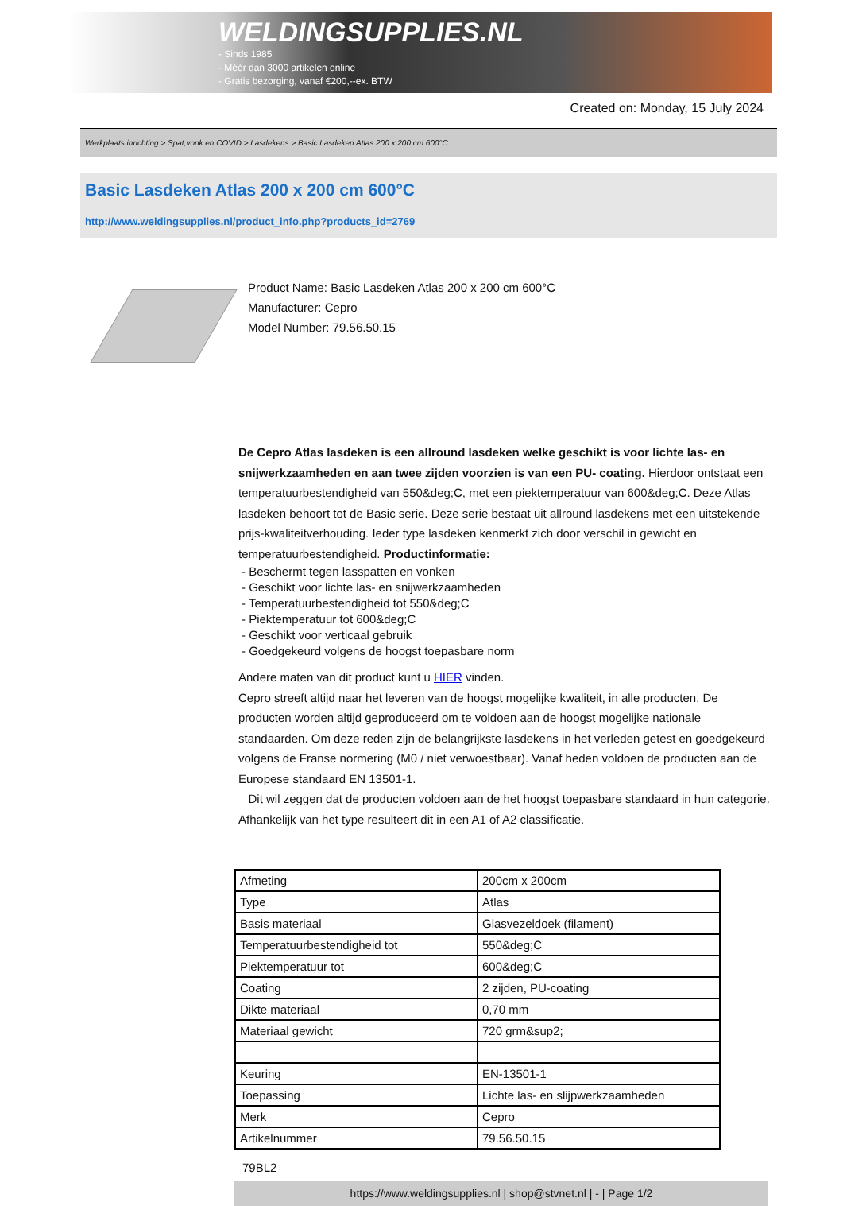WELDINGSUPPLIES.NL
- Sinds 1985
- Méér dan 3000 artikelen online
- Gratis bezorging, vanaf €200,--ex. BTW
Created on: Monday, 15 July 2024
Werkplaats inrichting > Spat,vonk en COVID > Lasdekens > Basic Lasdeken Atlas 200 x 200 cm 600°C
Basic Lasdeken Atlas 200 x 200 cm 600°C
http://www.weldingsupplies.nl/product_info.php?products_id=2769
Product Name: Basic Lasdeken Atlas 200 x 200 cm 600°C
Manufacturer: Cepro
Model Number: 79.56.50.15
De Cepro Atlas lasdeken is een allround lasdeken welke geschikt is voor lichte las- en snijwerkzaamheden en aan twee zijden voorzien is van een PU- coating. Hierdoor ontstaat een temperatuurbestendigheid van 550&deg;C, met een piektemperatuur van 600&deg;C. Deze Atlas lasdeken behoort tot de Basic serie. Deze serie bestaat uit allround lasdekens met een uitstekende prijs-kwaliteitverhouding. Ieder type lasdeken kenmerkt zich door verschil in gewicht en temperatuurbestendigheid. Productinformatie:
- Beschermt tegen lasspatten en vonken
- Geschikt voor lichte las- en snijwerkzaamheden
- Temperatuurbestendigheid tot 550&deg;C
- Piektemperatuur tot 600&deg;C
- Geschikt voor verticaal gebruik
- Goedgekeurd volgens de hoogst toepasbare norm
Andere maten van dit product kunt u HIER vinden.
Cepro streeft altijd naar het leveren van de hoogst mogelijke kwaliteit, in alle producten. De producten worden altijd geproduceerd om te voldoen aan de hoogst mogelijke nationale standaarden. Om deze reden zijn de belangrijkste lasdekens in het verleden getest en goedgekeurd volgens de Franse normering (M0 / niet verwoestbaar). Vanaf heden voldoen de producten aan de Europese standaard EN 13501-1.
Dit wil zeggen dat de producten voldoen aan de het hoogst toepasbare standaard in hun categorie. Afhankelijk van het type resulteert dit in een A1 of A2 classificatie.
| Afmeting | 200cm x 200cm |
| Type | Atlas |
| Basis materiaal | Glasvezeldoek (filament) |
| Temperatuurbestendigheid tot | 550&deg;C |
| Piektemperatuur tot | 600&deg;C |
| Coating | 2 zijden, PU-coating |
| Dikte materiaal | 0,70 mm |
| Materiaal gewicht | 720 grm&sup2; |
| Keuring | EN-13501-1 |
| Toepassing | Lichte las- en slijpwerkzaamheden |
| Merk | Cepro |
| Artikelnummer | 79.56.50.15 |
79BL2
https://www.weldingsupplies.nl | shop@stvnet.nl | - | Page 1/2